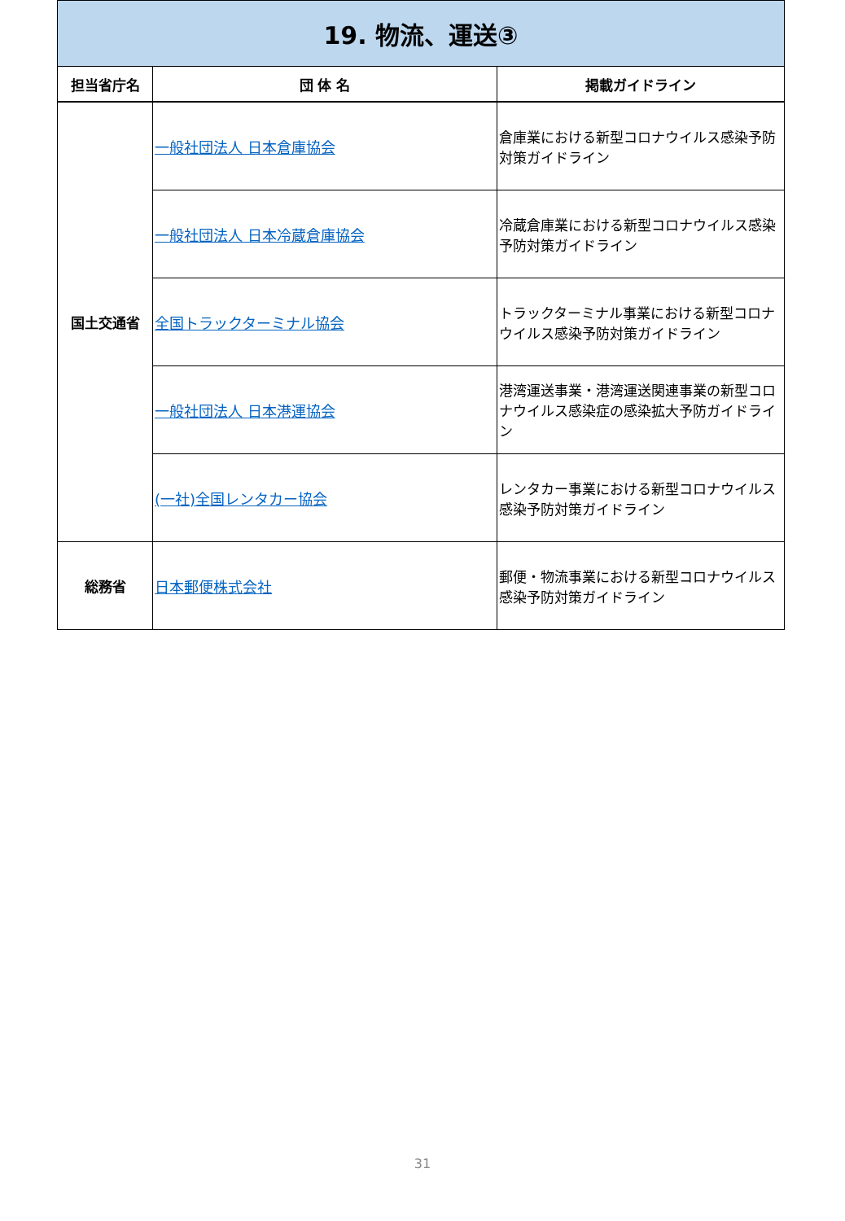| 19. 物流、運送③ | | |
| 担当省庁名 | 団 体 名 | 掲載ガイドライン |
| 国土交通省 | 一般社団法人 日本倉庫協会 | 倉庫業における新型コロナウイルス感染予防対策ガイドライン |
| | 一般社団法人 日本冷蔵倉庫協会 | 冷蔵倉庫業における新型コロナウイルス感染予防対策ガイドライン |
| | 全国トラックターミナル協会 | トラックターミナル事業における新型コロナウイルス感染予防対策ガイドライン |
| | 一般社団法人 日本港運協会 | 港湾運送事業・港湾運送関連事業の新型コロナウイルス感染症の感染拡大予防ガイドライン |
| | (一社)全国レンタカー協会 | レンタカー事業における新型コロナウイルス感染予防対策ガイドライン |
| 総務省 | 日本郵便株式会社 | 郵便・物流事業における新型コロナウイルス感染予防対策ガイドライン |
31